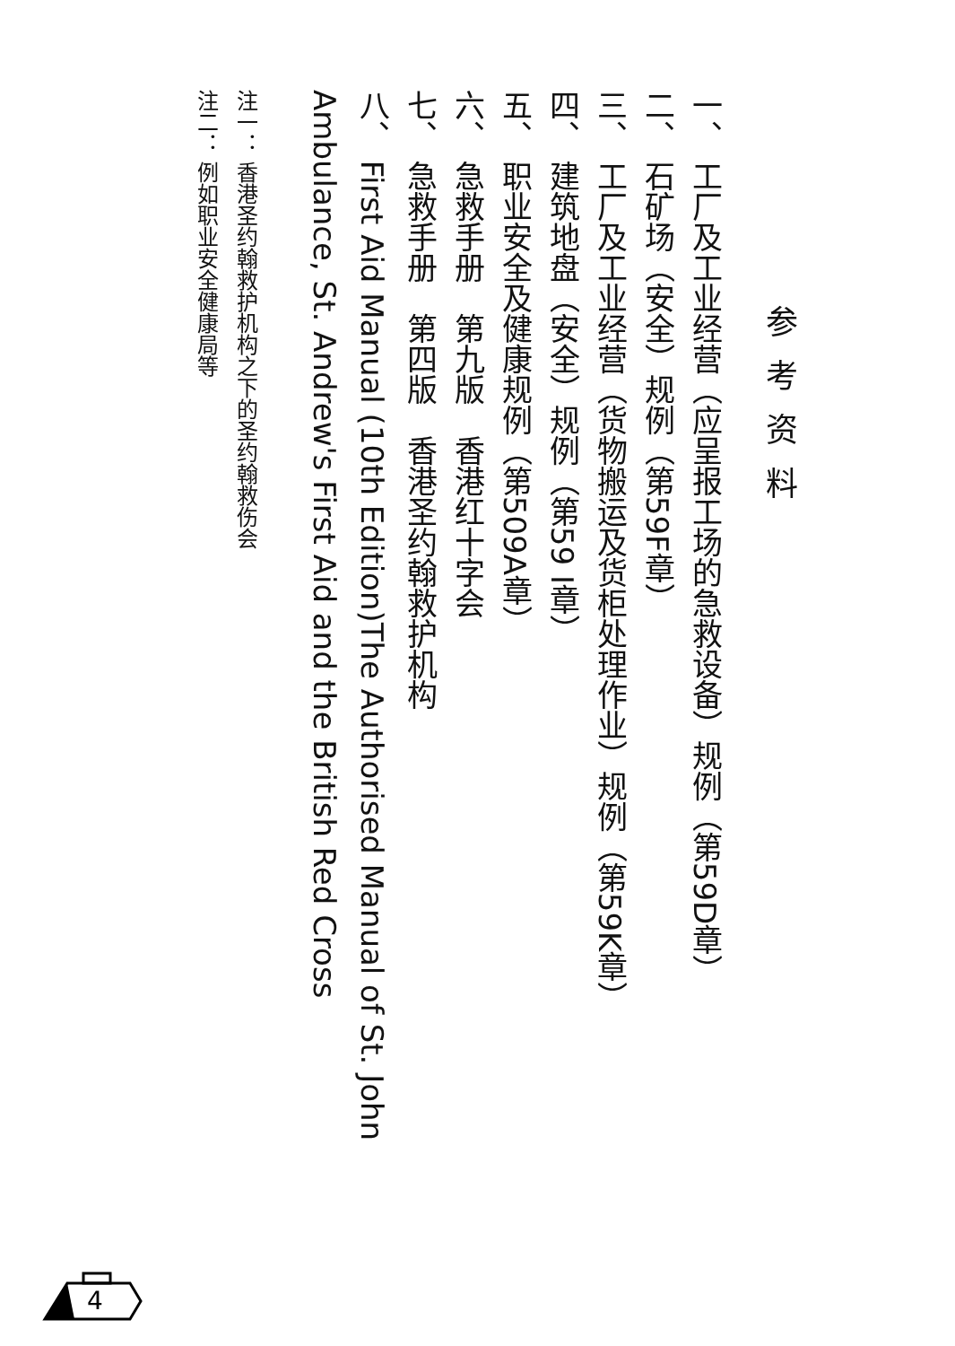参考资料
一、 工厂及工业经营（应呈报工场的急救设备）规例（第59D章）
二、 石矿场（安全）规例（第59F章）
三、 工厂及工业经营（货物搬运及货柜处理作业）规例（第59K章）
四、 建筑地盘（安全）规例（第59 I章）
五、 职业安全及健康规例（第509A章）
六、 急救手册　第九版　香港红十字会
七、 急救手册　第四版　香港圣约翰救护机构
八、 First Aid Manual (10th Edition)The Authorised Manual of St. John Ambulance, St. Andrew's First Aid and the British Red Cross
注一： 香港圣约翰救护机构之下的圣约翰救伤会
注二： 例如职业安全健康局等
4